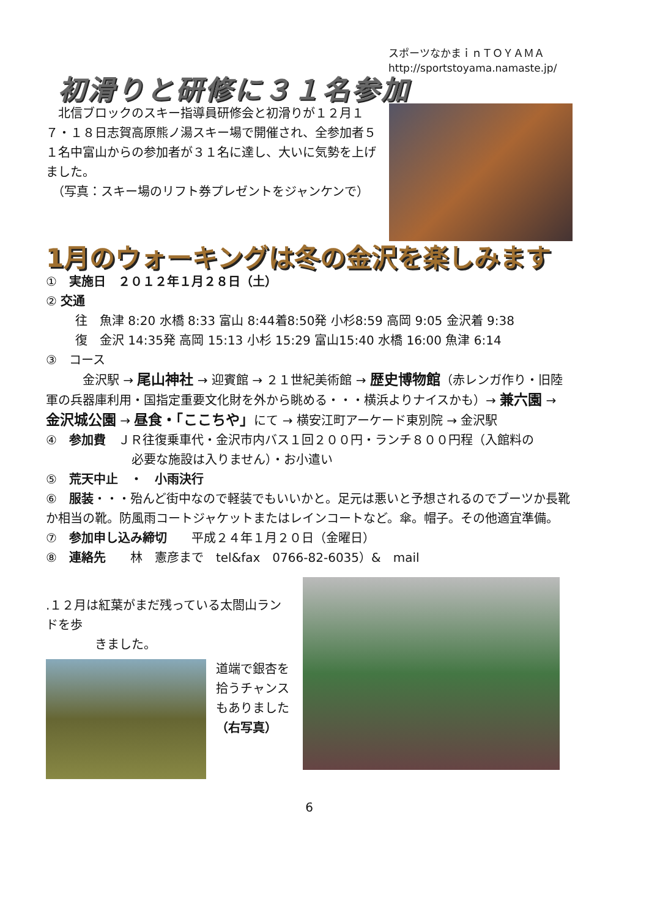スポーツなかまｉｎＴＯＹＡＭＡ
http://sportstoyama.namaste.jp/
初滑りと研修に３１名参加
　北信ブロックのスキー指導員研修会と初滑りが１２月１７・１８日志賀高原熊ノ湯スキー場で開催され、全参加者５１名中富山からの参加者が３１名に達し、大いに気勢を上げました。
　（写真：スキー場のリフト券プレゼントをジャンケンで）
1月のウォーキングは冬の金沢を楽しみます
①　実施日　２０１２年１月２８日（土）
② 交通
往　魚津 8:20 水橋 8:33 富山 8:44着8:50発 小杉8:59 高岡 9:05 金沢着 9:38
復　金沢 14:35発 高岡 15:13 小杉 15:29 富山15:40 水橋 16:00 魚津 6:14
③　コース
　　　金沢駅 → 尾山神社 → 迎賓館 → ２１世紀美術館 → 歴史博物館（赤レンガ作り・旧陸軍の兵器庫利用・国指定重要文化財を外から眺める・・・横浜よりナイスかも）→ 兼六園 → 金沢城公園 → 昼食・「ここちや」にて → 横安江町アーケード東別院 → 金沢駅
④　参加費　ＪＲ往復乗車代・金沢市内バス１回２００円・ランチ８００円程（入館料の
必要な施設は入りません）・お小遣い
⑤　荒天中止　・　小雨決行
⑥　服装・・・殆んど街中なので軽装でもいいかと。足元は悪いと予想されるのでブーツか長靴か相当の靴。防風雨コートジャケットまたはレインコートなど。傘。帽子。その他適宜準備。
⑦　参加申し込み締切　　平成２４年１月２０日（金曜日）
⑧　連絡先　　林　憲彦まで　tel&fax　0766-82-6035）&　mail
.１２月は紅葉がまだ残っている太閤山ランドを歩
　　　　きました。
道端で銀杏を拾うチャンスもありました（右写真）
6